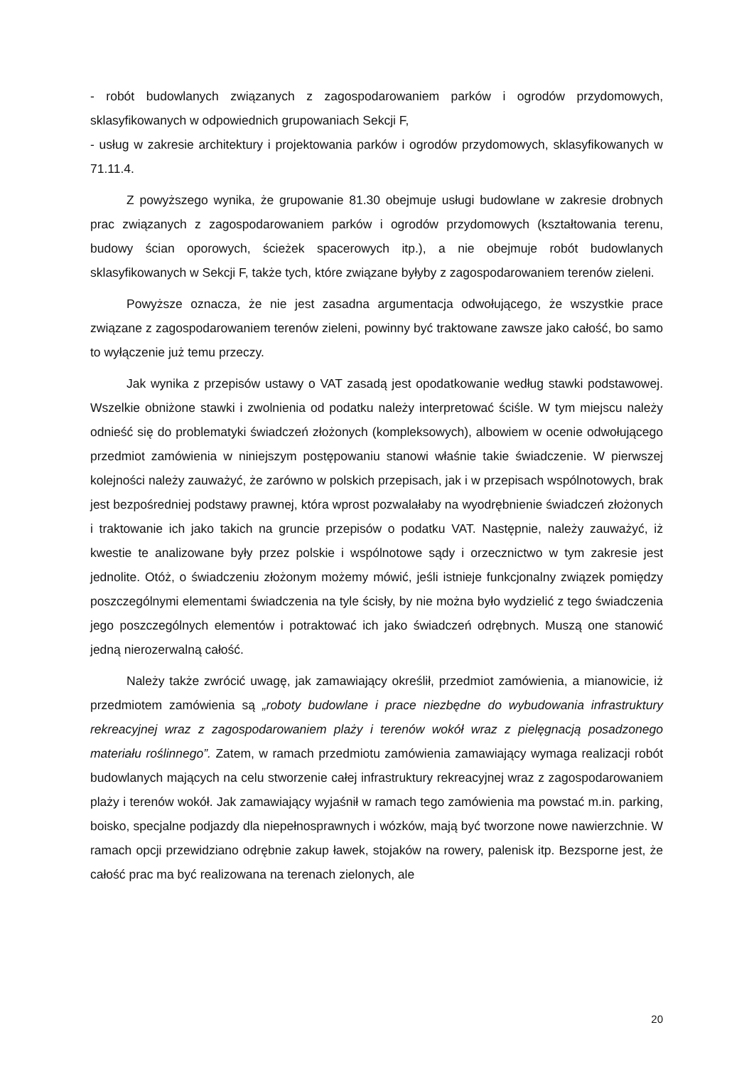- robót budowlanych związanych z zagospodarowaniem parków i ogrodów przydomowych, sklasyfikowanych w odpowiednich grupowaniach Sekcji F,
- usług w zakresie architektury i projektowania parków i ogrodów przydomowych, sklasyfikowanych w 71.11.4.
Z powyższego wynika, że grupowanie 81.30 obejmuje usługi budowlane w zakresie drobnych prac związanych z zagospodarowaniem parków i ogrodów przydomowych (kształtowania terenu, budowy ścian oporowych, ścieżek spacerowych itp.), a nie obejmuje robót budowlanych sklasyfikowanych w Sekcji F, także tych, które związane byłyby z zagospodarowaniem terenów zieleni.
Powyższe oznacza, że nie jest zasadna argumentacja odwołującego, że wszystkie prace związane z zagospodarowaniem terenów zieleni, powinny być traktowane zawsze jako całość, bo samo to wyłączenie już temu przeczy.
Jak wynika z przepisów ustawy o VAT zasadą jest opodatkowanie według stawki podstawowej. Wszelkie obniżone stawki i zwolnienia od podatku należy interpretować ściśle. W tym miejscu należy odnieść się do problematyki świadczeń złożonych (kompleksowych), albowiem w ocenie odwołującego przedmiot zamówienia w niniejszym postępowaniu stanowi właśnie takie świadczenie. W pierwszej kolejności należy zauważyć, że zarówno w polskich przepisach, jak i w przepisach wspólnotowych, brak jest bezpośredniej podstawy prawnej, która wprost pozwalałaby na wyodrębnienie świadczeń złożonych i traktowanie ich jako takich na gruncie przepisów o podatku VAT. Następnie, należy zauważyć, iż kwestie te analizowane były przez polskie i wspólnotowe sądy i orzecznictwo w tym zakresie jest jednolite. Otóż, o świadczeniu złożonym możemy mówić, jeśli istnieje funkcjonalny związek pomiędzy poszczególnymi elementami świadczenia na tyle ścisły, by nie można było wydzielić z tego świadczenia jego poszczególnych elementów i potraktować ich jako świadczeń odrębnych. Muszą one stanowić jedną nierozerwalną całość.
Należy także zwrócić uwagę, jak zamawiający określił, przedmiot zamówienia, a mianowicie, iż przedmiotem zamówienia są „roboty budowlane i prace niezbędne do wybudowania infrastruktury rekreacyjnej wraz z zagospodarowaniem plaży i terenów wokół wraz z pielęgnacją posadzonego materiału roślinnego”. Zatem, w ramach przedmiotu zamówienia zamawiający wymaga realizacji robót budowlanych mających na celu stworzenie całej infrastruktury rekreacyjnej wraz z zagospodarowaniem plaży i terenów wokół. Jak zamawiający wyjaśnił w ramach tego zamówienia ma powstać m.in. parking, boisko, specjalne podjazdy dla niepełnosprawnych i wózków, mają być tworzone nowe nawierzchnie. W ramach opcji przewidziano odrębnie zakup ławek, stojaków na rowery, palenisk itp. Bezsporne jest, że całość prac ma być realizowana na terenach zielonych, ale
20